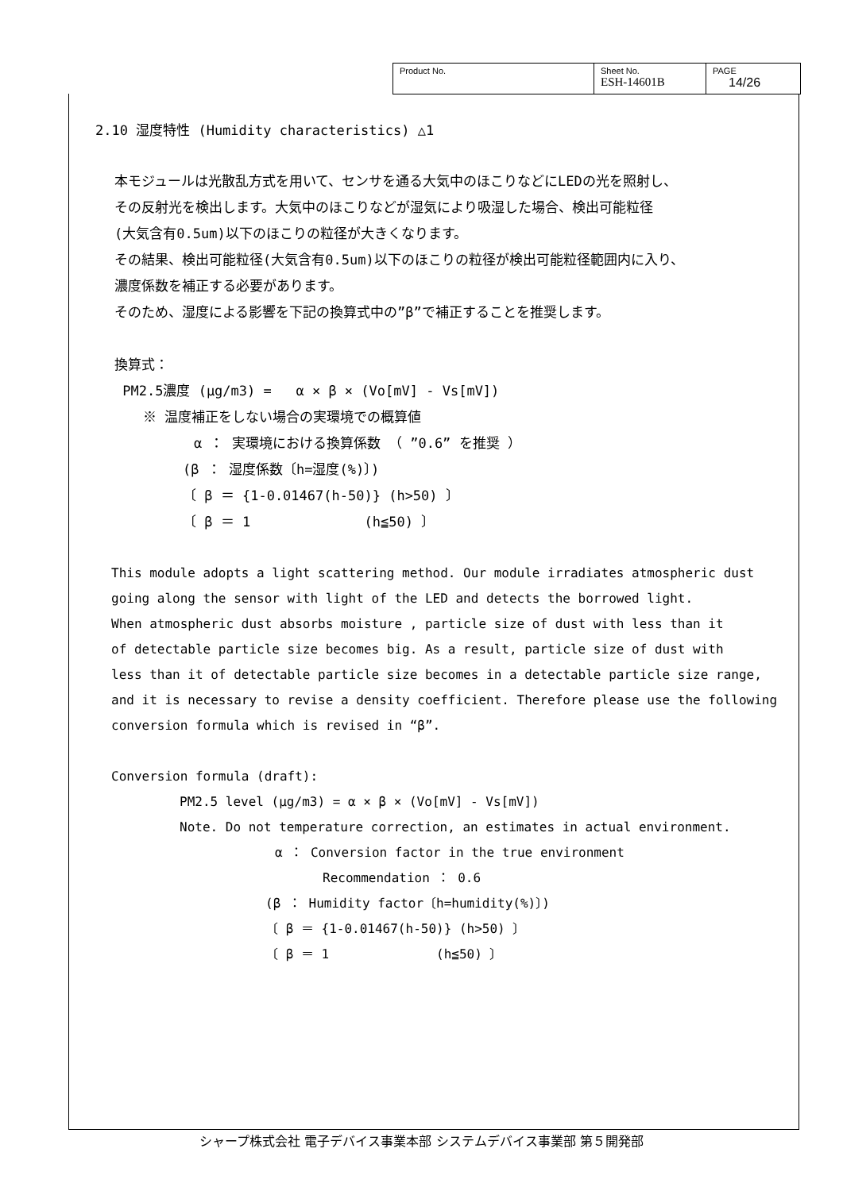| Product No. | Sheet No. ESH-14601B | PAGE 14/26 |
2.10 湿度特性 (Humidity characteristics) △1
本モジュールは光散乱方式を用いて、センサを通る大気中のほこりなどにLEDの光を照射し、
その反射光を検出します。大気中のほこりなどが湿気により吸湿した場合、検出可能粒径
(大気含有0.5um)以下のほこりの粒径が大きくなります。
その結果、検出可能粒径(大気含有0.5um)以下のほこりの粒径が検出可能粒径範囲内に入り、
濃度係数を補正する必要があります。
そのため、湿度による影響を下記の換算式中の”β”で補正することを推奨します。
換算式：
PM2.5濃度 (μg/m3) = α × β × (Vo[mV] - Vs[mV])
※ 温度補正をしない場合の実環境での概算値
α ： 実環境における換算係数 （ ”0.6” を推奨 ）
(β ： 湿度係数〔h=湿度(%)〕)
〔 β ＝ {1-0.01467(h-50)} (h>50) 〕
〔 β ＝ 1 (h≦50) 〕
This module adopts a light scattering method. Our module irradiates atmospheric dust
going along the sensor with light of the LED and detects the borrowed light.
When atmospheric dust absorbs moisture , particle size of dust with less than it
of detectable particle size becomes big. As a result, particle size of dust with
less than it of detectable particle size becomes in a detectable particle size range,
and it is necessary to revise a density coefficient. Therefore please use the following
conversion formula which is revised in “β”.
Conversion formula (draft):
PM2.5 level (μg/m3) = α × β × (Vo[mV] - Vs[mV])
Note. Do not temperature correction, an estimates in actual environment.
α ： Conversion factor in the true environment
Recommendation ： 0.6
(β ： Humidity factor〔h=humidity(%)〕)
〔 β ＝ {1-0.01467(h-50)} (h>50) 〕
〔 β ＝ 1 (h≦50) 〕
シャープ株式会社 電子デバイス事業本部 システムデバイス事業部 第５開発部